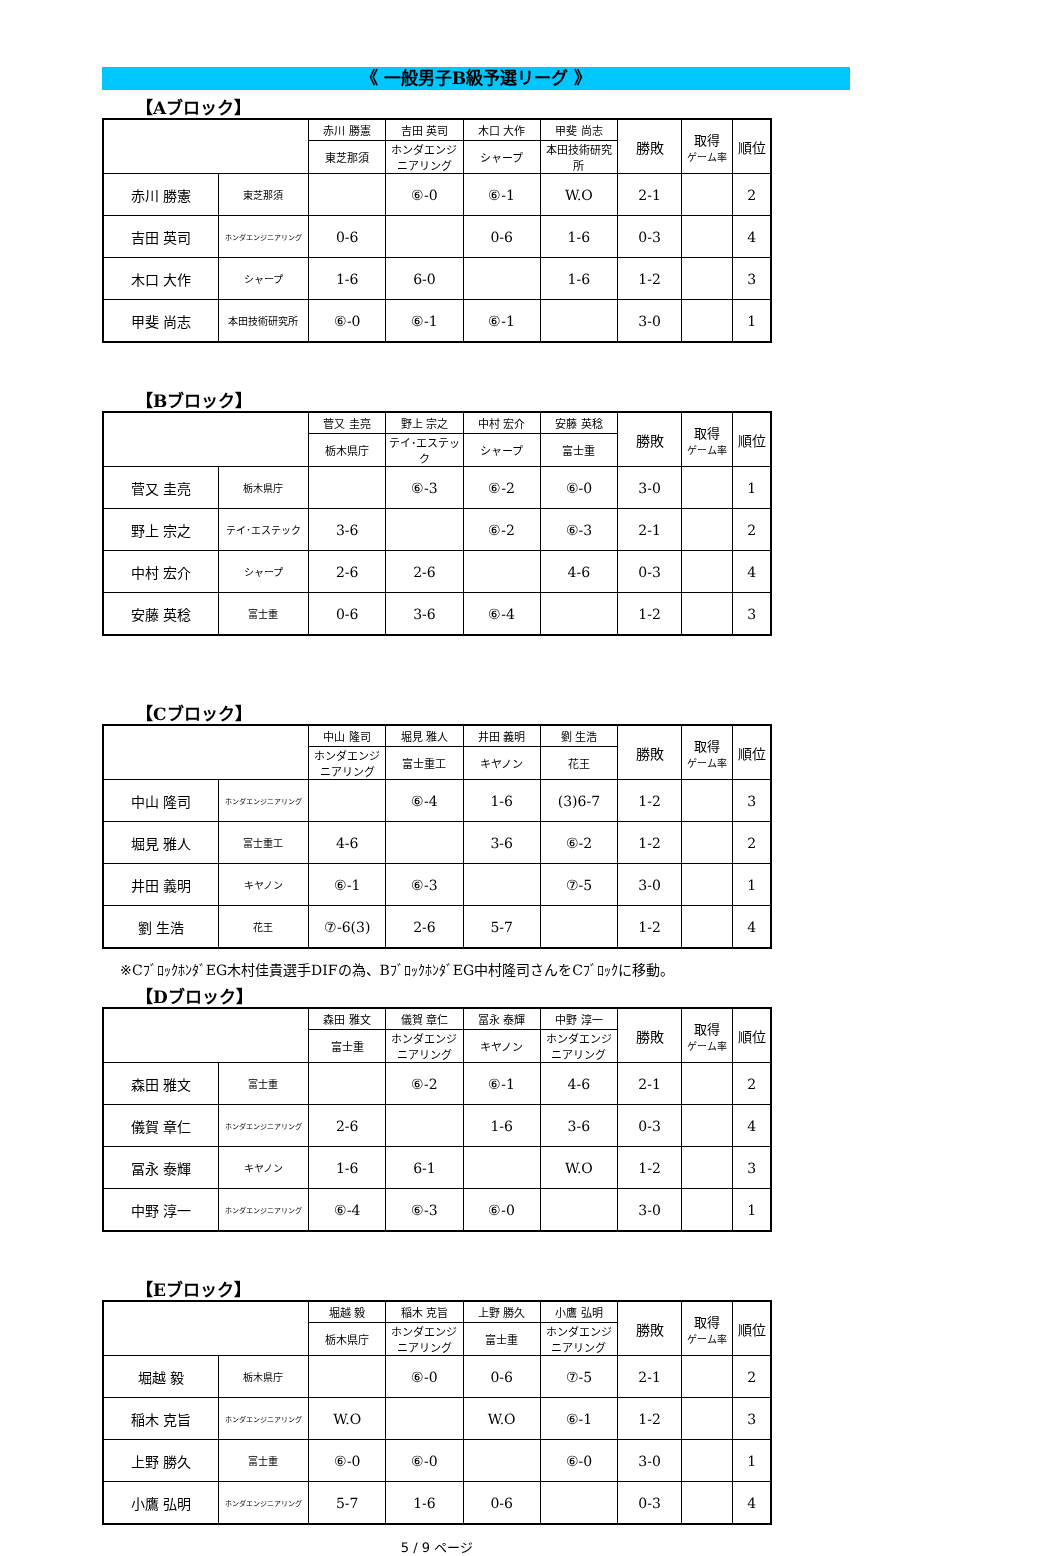《 一般男子B級予選リーグ 》
【Aブロック】
| | | 赤川 勝憲 | 吉田 英司 | 木口 大作 | 甲斐 尚志 | 勝敗 | 取得 ゲーム率 | 順位 |
| | | 東芝那須 | ホンダエンジニアリング | シャープ | 本田技術研究所 | | | |
| 赤川 勝憲 | 東芝那須 | | ⑥-0 | ⑥-1 | W.O | 2-1 | | 2 |
| 吉田 英司 | ホンダエンジニアリング | 0-6 | | 0-6 | 1-6 | 0-3 | | 4 |
| 木口 大作 | シャープ | 1-6 | 6-0 | | 1-6 | 1-2 | | 3 |
| 甲斐 尚志 | 本田技術研究所 | ⑥-0 | ⑥-1 | ⑥-1 | | 3-0 | | 1 |
【Bブロック】
| | | 菅又 圭亮 | 野上 宗之 | 中村 宏介 | 安藤 英稔 | 勝敗 | 取得 ゲーム率 | 順位 |
| | | 栃木県庁 | テイ･エステック | シャープ | 富士重 | | | |
| 菅又 圭亮 | 栃木県庁 | | ⑥-3 | ⑥-2 | ⑥-0 | 3-0 | | 1 |
| 野上 宗之 | テイ･エステック | 3-6 | | ⑥-2 | ⑥-3 | 2-1 | | 2 |
| 中村 宏介 | シャープ | 2-6 | 2-6 | | 4-6 | 0-3 | | 4 |
| 安藤 英稔 | 富士重 | 0-6 | 3-6 | ⑥-4 | | 1-2 | | 3 |
【Cブロック】
| | | 中山 隆司 | 堀見 雅人 | 井田 義明 | 劉 生浩 | 勝敗 | 取得 ゲーム率 | 順位 |
| | | ホンダエンジニアリング | 富士重工 | キヤノン | 花王 | | | |
| 中山 隆司 | ホンダエンジニアリング | | ⑥-4 | 1-6 | (3)6-7 | 1-2 | | 3 |
| 堀見 雅人 | 富士重工 | 4-6 | | 3-6 | ⑥-2 | 1-2 | | 2 |
| 井田 義明 | キヤノン | ⑥-1 | ⑥-3 | | ⑦-5 | 3-0 | | 1 |
| 劉 生浩 | 花王 | ⑦-6(3) | 2-6 | 5-7 | | 1-2 | | 4 |
※CﾌﾞﾛｯｸﾎﾝﾀﾞEG木村佳貴選手DIFの為、BﾌﾞﾛｯｸﾎﾝﾀﾞEG中村隆司さんをCﾌﾞﾛｯｸに移動。
【Dブロック】
| | | 森田 雅文 | 儀賀 章仁 | 冨永 泰輝 | 中野 淳一 | 勝敗 | 取得 ゲーム率 | 順位 |
| | | 富士重 | ホンダエンジニアリング | キヤノン | ホンダエンジニアリング | | | |
| 森田 雅文 | 富士重 | | ⑥-2 | ⑥-1 | 4-6 | 2-1 | | 2 |
| 儀賀 章仁 | ホンダエンジニアリング | 2-6 | | 1-6 | 3-6 | 0-3 | | 4 |
| 冨永 泰輝 | キヤノン | 1-6 | 6-1 | | W.O | 1-2 | | 3 |
| 中野 淳一 | ホンダエンジニアリング | ⑥-4 | ⑥-3 | ⑥-0 | | 3-0 | | 1 |
【Eブロック】
| | | 堀越 毅 | 稲木 克旨 | 上野 勝久 | 小鷹 弘明 | 勝敗 | 取得 ゲーム率 | 順位 |
| | | 栃木県庁 | ホンダエンジニアリング | 富士重 | ホンダエンジニアリング | | | |
| 堀越 毅 | 栃木県庁 | | ⑥-0 | 0-6 | ⑦-5 | 2-1 | | 2 |
| 稲木 克旨 | ホンダエンジニアリング | W.O | | W.O | ⑥-1 | 1-2 | | 3 |
| 上野 勝久 | 富士重 | ⑥-0 | ⑥-0 | | ⑥-0 | 3-0 | | 1 |
| 小鷹 弘明 | ホンダエンジニアリング | 5-7 | 1-6 | 0-6 | | 0-3 | | 4 |
5 / 9 ページ